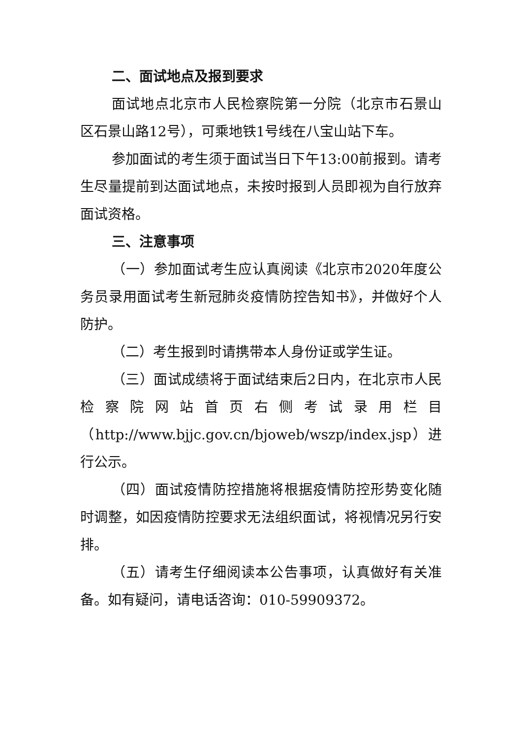二、面试地点及报到要求
面试地点北京市人民检察院第一分院（北京市石景山区石景山路12号），可乘地铁1号线在八宝山站下车。
参加面试的考生须于面试当日下午13:00前报到。请考生尽量提前到达面试地点，未按时报到人员即视为自行放弃面试资格。
三、注意事项
（一）参加面试考生应认真阅读《北京市2020年度公务员录用面试考生新冠肺炎疫情防控告知书》，并做好个人防护。
（二）考生报到时请携带本人身份证或学生证。
（三）面试成绩将于面试结束后2日内，在北京市人民检察院网站首页右侧考试录用栏目（http://www.bjjc.gov.cn/bjoweb/wszp/index.jsp）进行公示。
（四）面试疫情防控措施将根据疫情防控形势变化随时调整，如因疫情防控要求无法组织面试，将视情况另行安排。
（五）请考生仔细阅读本公告事项，认真做好有关准备。如有疑问，请电话咨询：010-59909372。